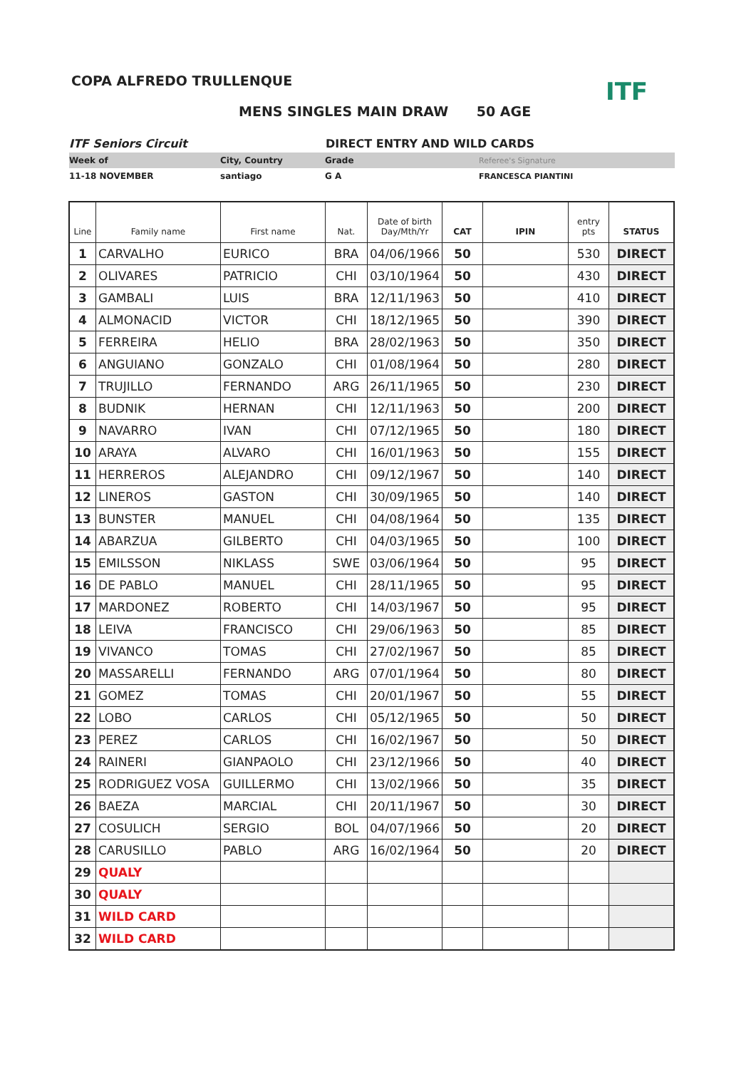COPA ALFREDO TRULLENQUE
MENS SINGLES MAIN DRAW 50 AGE
ITF
ITF Seniors Circuit DIRECT ENTRY AND WILD CARDS
Week of City, Country Grade Referee's Signature
11-18 NOVEMBER santiago G A FRANCESCA PIANTINI
| Line | Family name | First name | Nat. | Date of birth Day/Mth/Yr | CAT | IPIN | entry pts | STATUS |
| --- | --- | --- | --- | --- | --- | --- | --- | --- |
| 1 | CARVALHO | EURICO | BRA | 04/06/1966 | 50 | | 530 | DIRECT |
| 2 | OLIVARES | PATRICIO | CHI | 03/10/1964 | 50 | | 430 | DIRECT |
| 3 | GAMBALI | LUIS | BRA | 12/11/1963 | 50 | | 410 | DIRECT |
| 4 | ALMONACID | VICTOR | CHI | 18/12/1965 | 50 | | 390 | DIRECT |
| 5 | FERREIRA | HELIO | BRA | 28/02/1963 | 50 | | 350 | DIRECT |
| 6 | ANGUIANO | GONZALO | CHI | 01/08/1964 | 50 | | 280 | DIRECT |
| 7 | TRUJILLO | FERNANDO | ARG | 26/11/1965 | 50 | | 230 | DIRECT |
| 8 | BUDNIK | HERNAN | CHI | 12/11/1963 | 50 | | 200 | DIRECT |
| 9 | NAVARRO | IVAN | CHI | 07/12/1965 | 50 | | 180 | DIRECT |
| 10 | ARAYA | ALVARO | CHI | 16/01/1963 | 50 | | 155 | DIRECT |
| 11 | HERREROS | ALEJANDRO | CHI | 09/12/1967 | 50 | | 140 | DIRECT |
| 12 | LINEROS | GASTON | CHI | 30/09/1965 | 50 | | 140 | DIRECT |
| 13 | BUNSTER | MANUEL | CHI | 04/08/1964 | 50 | | 135 | DIRECT |
| 14 | ABARZUA | GILBERTO | CHI | 04/03/1965 | 50 | | 100 | DIRECT |
| 15 | EMILSSON | NIKLASS | SWE | 03/06/1964 | 50 | | 95 | DIRECT |
| 16 | DE PABLO | MANUEL | CHI | 28/11/1965 | 50 | | 95 | DIRECT |
| 17 | MARDONEZ | ROBERTO | CHI | 14/03/1967 | 50 | | 95 | DIRECT |
| 18 | LEIVA | FRANCISCO | CHI | 29/06/1963 | 50 | | 85 | DIRECT |
| 19 | VIVANCO | TOMAS | CHI | 27/02/1967 | 50 | | 85 | DIRECT |
| 20 | MASSARELLI | FERNANDO | ARG | 07/01/1964 | 50 | | 80 | DIRECT |
| 21 | GOMEZ | TOMAS | CHI | 20/01/1967 | 50 | | 55 | DIRECT |
| 22 | LOBO | CARLOS | CHI | 05/12/1965 | 50 | | 50 | DIRECT |
| 23 | PEREZ | CARLOS | CHI | 16/02/1967 | 50 | | 50 | DIRECT |
| 24 | RAINERI | GIANPAOLO | CHI | 23/12/1966 | 50 | | 40 | DIRECT |
| 25 | RODRIGUEZ VOSA | GUILLERMO | CHI | 13/02/1966 | 50 | | 35 | DIRECT |
| 26 | BAEZA | MARCIAL | CHI | 20/11/1967 | 50 | | 30 | DIRECT |
| 27 | COSULICH | SERGIO | BOL | 04/07/1966 | 50 | | 20 | DIRECT |
| 28 | CARUSILLO | PABLO | ARG | 16/02/1964 | 50 | | 20 | DIRECT |
| 29 | QUALY | | | | | | | |
| 30 | QUALY | | | | | | | |
| 31 | WILD CARD | | | | | | | |
| 32 | WILD CARD | | | | | | | |